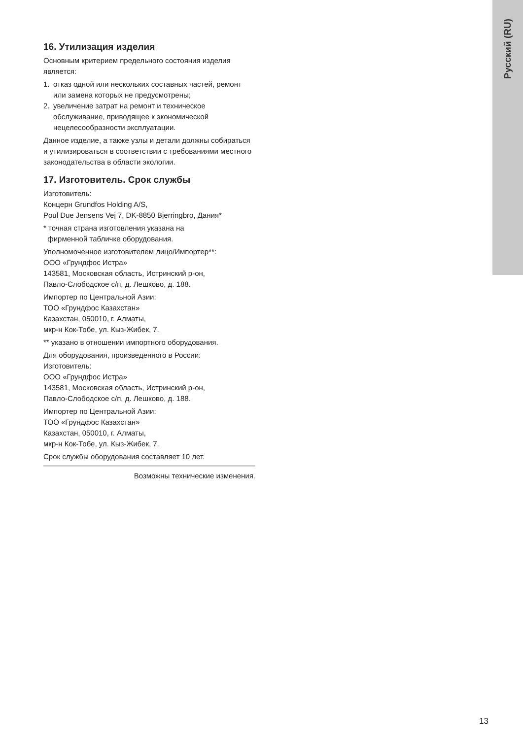Русский (RU)
16. Утилизация изделия
Основным критерием предельного состояния изделия является:
1. отказ одной или нескольких составных частей, ремонт или замена которых не предусмотрены;
2. увеличение затрат на ремонт и техническое обслуживание, приводящее к экономической нецелесообразности эксплуатации.
Данное изделие, а также узлы и детали должны собираться и утилизироваться в соответствии с требованиями местного законодательства в области экологии.
17. Изготовитель. Срок службы
Изготовитель:
Концерн Grundfos Holding A/S,
Poul Due Jensens Vej 7, DK-8850 Bjerringbro, Дания*
* точная страна изготовления указана на
фирменной табличке оборудования.
Уполномоченное изготовителем лицо/Импортер**:
ООО «Грундфос Истра»
143581, Московская область, Истринский р-он,
Павло-Слободское с/п, д. Лешково, д. 188.
Импортер по Центральной Азии:
ТОО «Грундфос Казахстан»
Казахстан, 050010, г. Алматы,
мкр-н Кок-Тобе, ул. Кыз-Жибек, 7.
** указано в отношении импортного оборудования.
Для оборудования, произведенного в России:
Изготовитель:
ООО «Грундфос Истра»
143581, Московская область, Истринский р-он,
Павло-Слободское с/п, д. Лешково, д. 188.
Импортер по Центральной Азии:
ТОО «Грундфос Казахстан»
Казахстан, 050010, г. Алматы,
мкр-н Кок-Тобе, ул. Кыз-Жибек, 7.
Срок службы оборудования составляет 10 лет.
Возможны технические изменения.
13